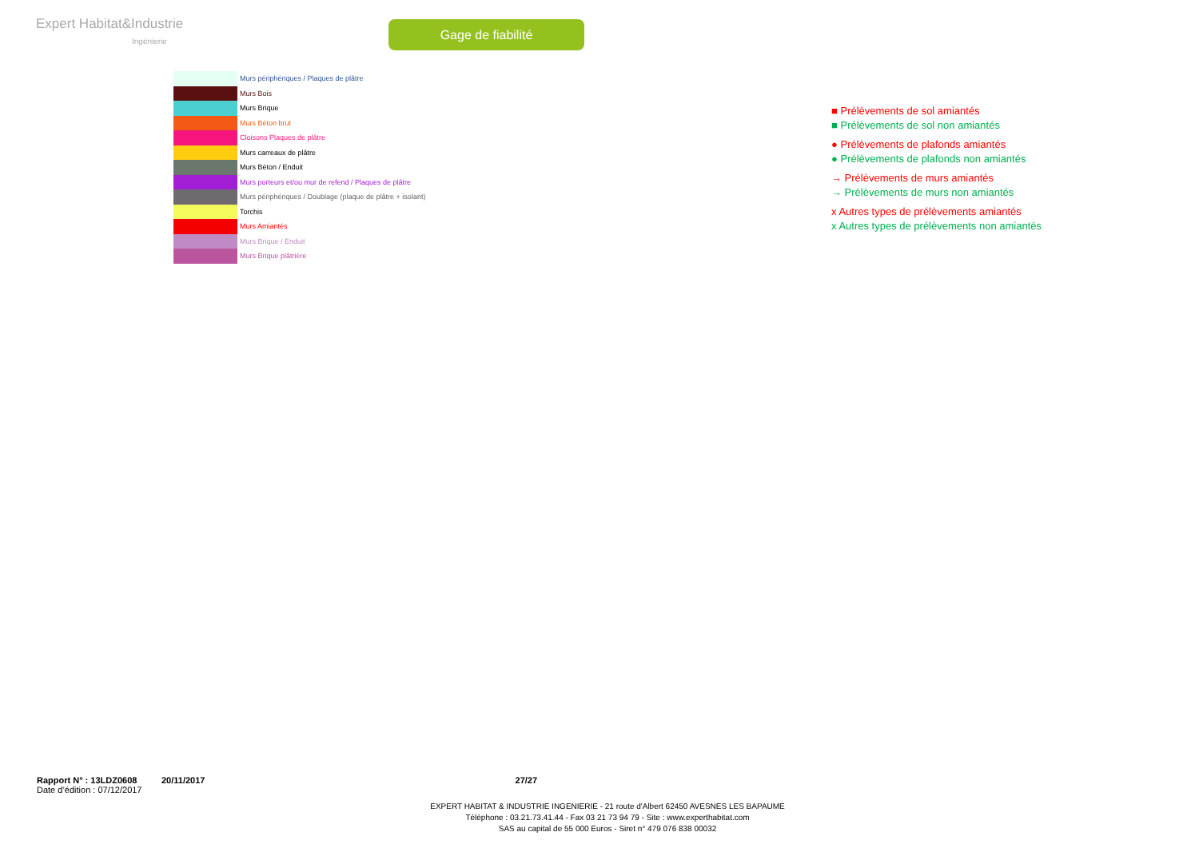Expert Habitat&Industrie
Ingénierie
Gage de fiabilité
| | Murs périphériques / Plaques de plâtre |
| | Murs Bois |
| | Murs Brique |
| | Murs Béton brut |
| | Cloisons Plaques de plâtre |
| | Murs carreaux de plâtre |
| | Murs Béton / Enduit |
| | Murs porteurs et/ou mur de refend / Plaques de plâtre |
| | Murs périphériques / Doublage (plaque de plâtre + isolant) |
| | Torchis |
| | Murs Amiantés |
| | Murs Brique / Enduit |
| | Murs Brique plâtrière |
■ Prélèvements de sol amiantés
■ Prélèvements de sol non amiantés
● Prélèvements de plafonds amiantés
● Prélèvements de plafonds non amiantés
→ Prélèvements de murs amiantés
→ Prélèvements de murs non amiantés
x Autres types de prélèvements amiantés
x Autres types de prélèvements non amiantés
Rapport N° : 13LDZ0608 20/11/2017 27/27
Date d’édition : 07/12/2017
EXPERT HABITAT & INDUSTRIE INGENIERIE - 21 route d'Albert 62450 AVESNES LES BAPAUME
Téléphone : 03.21.73.41.44 - Fax 03 21 73 94 79 - Site : www.experthabitat.com
SAS au capital de 55 000 Euros - Siret n° 479 076 838 00032